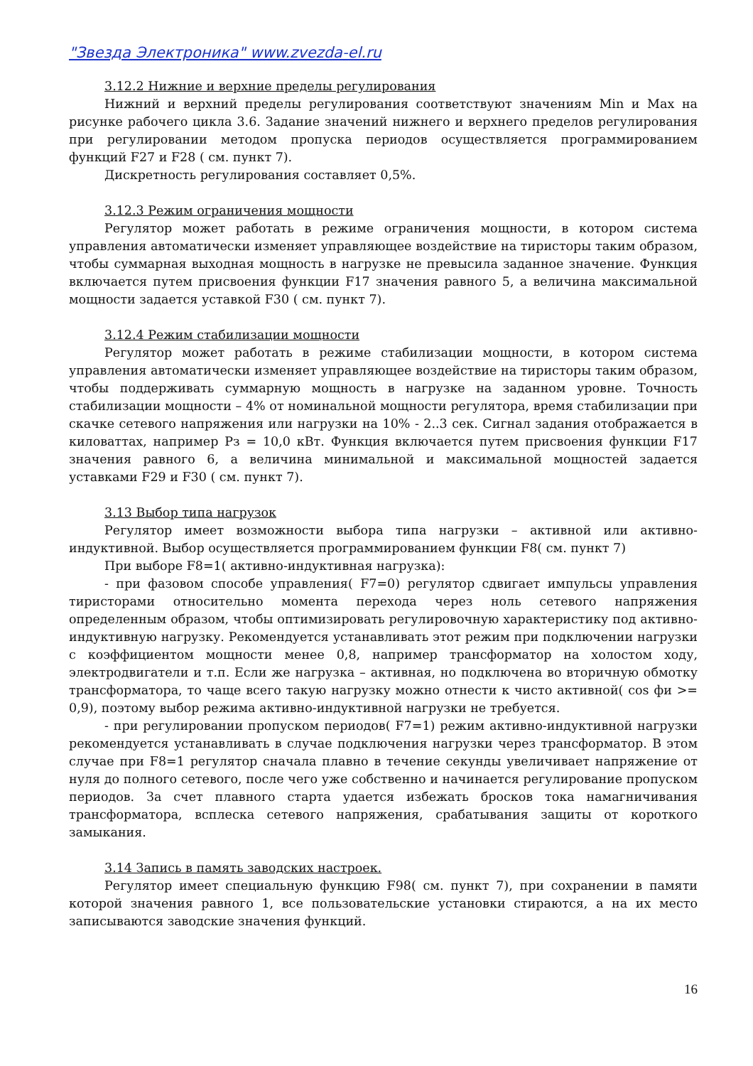"Звезда Электроника" www.zvezda-el.ru
3.12.2 Нижние и верхние пределы регулирования
Нижний и верхний пределы регулирования соответствуют значениям Min и Max на рисунке рабочего цикла 3.6. Задание значений нижнего и верхнего пределов регулирования при регулировании методом пропуска периодов осуществляется программированием функций F27 и F28 ( см. пункт 7).
Дискретность регулирования составляет 0,5%.
3.12.3 Режим ограничения мощности
Регулятор может работать в режиме ограничения мощности, в котором система управления автоматически изменяет управляющее воздействие на тиристоры таким образом, чтобы суммарная выходная мощность в нагрузке не превысила заданное значение. Функция включается путем присвоения функции F17 значения равного 5, а величина максимальной мощности задается уставкой F30 ( см. пункт 7).
3.12.4 Режим стабилизации мощности
Регулятор может работать в режиме стабилизации мощности, в котором система управления автоматически изменяет управляющее воздействие на тиристоры таким образом, чтобы поддерживать суммарную мощность в нагрузке на заданном уровне. Точность стабилизации мощности – 4% от номинальной мощности регулятора, время стабилизации при скачке сетевого напряжения или нагрузки на 10% - 2..3 сек. Сигнал задания отображается в киловаттах, например Рз = 10,0 кВт. Функция включается путем присвоения функции F17 значения равного 6, а величина минимальной и максимальной мощностей задается уставками F29 и F30 ( см. пункт 7).
3.13 Выбор типа нагрузок
Регулятор имеет возможности выбора типа нагрузки – активной или активно-индуктивной. Выбор осуществляется программированием функции F8( см. пункт 7)
При выборе F8=1( активно-индуктивная нагрузка):
- при фазовом способе управления( F7=0) регулятор сдвигает импульсы управления тиристорами относительно момента перехода через ноль сетевого напряжения определенным образом, чтобы оптимизировать регулировочную характеристику под активно-индуктивную нагрузку. Рекомендуется устанавливать этот режим при подключении нагрузки с коэффициентом мощности менее 0,8, например трансформатор на холостом ходу, электродвигатели и т.п. Если же нагрузка – активная, но подключена во вторичную обмотку трансформатора, то чаще всего такую нагрузку можно отнести к чисто активной( cos фи >= 0,9), поэтому выбор режима активно-индуктивной нагрузки не требуется.
- при регулировании пропуском периодов( F7=1) режим активно-индуктивной нагрузки рекомендуется устанавливать в случае подключения нагрузки через трансформатор. В этом случае при F8=1 регулятор сначала плавно в течение секунды увеличивает напряжение от нуля до полного сетевого, после чего уже собственно и начинается регулирование пропуском периодов. За счет плавного старта удается избежать бросков тока намагничивания трансформатора, всплеска сетевого напряжения, срабатывания защиты от короткого замыкания.
3.14 Запись в память заводских настроек.
Регулятор имеет специальную функцию F98( см. пункт 7), при сохранении в памяти которой значения равного 1, все пользовательские установки стираются, а на их место записываются заводские значения функций.
16